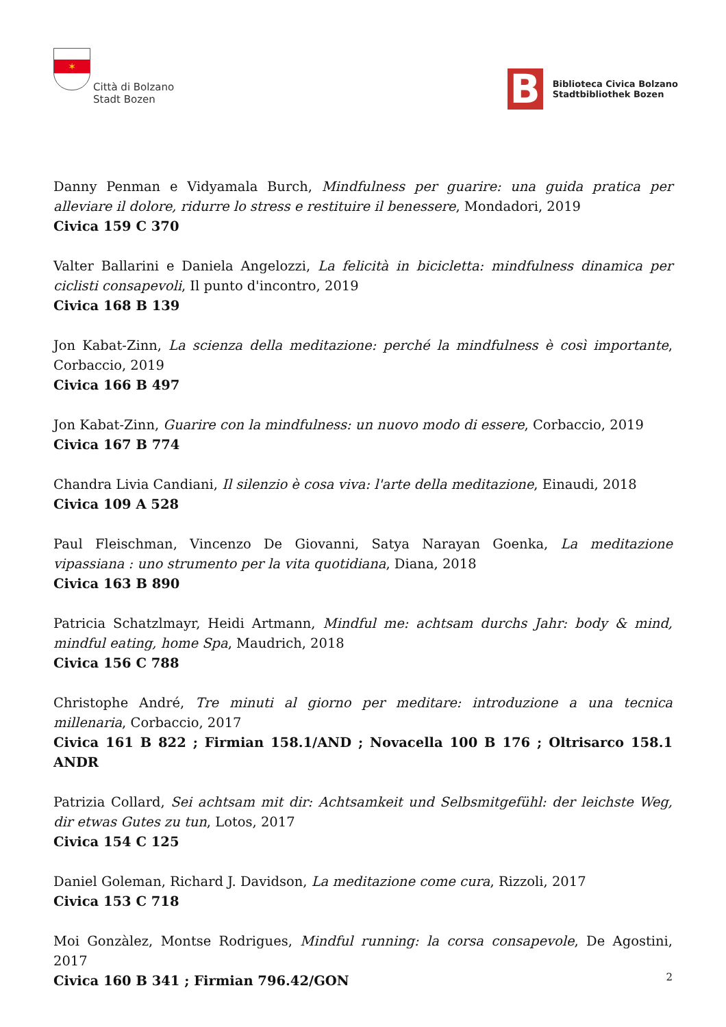✶
Città di Bolzano
Stadt Bozen
B
Biblioteca Civica Bolzano
Stadtbibliothek Bozen
Danny Penman e Vidyamala Burch, Mindfulness per guarire: una guida pratica per alleviare il dolore, ridurre lo stress e restituire il benessere, Mondadori, 2019
Civica 159 C 370
Valter Ballarini e Daniela Angelozzi, La felicità in bicicletta: mindfulness dinamica per ciclisti consapevoli, Il punto d'incontro, 2019
Civica 168 B 139
Jon Kabat-Zinn, La scienza della meditazione: perché la mindfulness è così importante, Corbaccio, 2019
Civica 166 B 497
Jon Kabat-Zinn, Guarire con la mindfulness: un nuovo modo di essere, Corbaccio, 2019
Civica 167 B 774
Chandra Livia Candiani, Il silenzio è cosa viva: l'arte della meditazione, Einaudi, 2018
Civica 109 A 528
Paul Fleischman, Vincenzo De Giovanni, Satya Narayan Goenka, La meditazione vipassiana : uno strumento per la vita quotidiana, Diana, 2018
Civica 163 B 890
Patricia Schatzlmayr, Heidi Artmann, Mindful me: achtsam durchs Jahr: body & mind, mindful eating, home Spa, Maudrich, 2018
Civica 156 C 788
Christophe André, Tre minuti al giorno per meditare: introduzione a una tecnica millenaria, Corbaccio, 2017
Civica 161 B 822 ; Firmian 158.1/AND ; Novacella 100 B 176 ; Oltrisarco 158.1 ANDR
Patrizia Collard, Sei achtsam mit dir: Achtsamkeit und Selbsmitgefühl: der leichste Weg, dir etwas Gutes zu tun, Lotos, 2017
Civica 154 C 125
Daniel Goleman, Richard J. Davidson, La meditazione come cura, Rizzoli, 2017
Civica 153 C 718
Moi Gonzàlez, Montse Rodrigues, Mindful running: la corsa consapevole, De Agostini, 2017
Civica 160 B 341 ; Firmian 796.42/GON
2